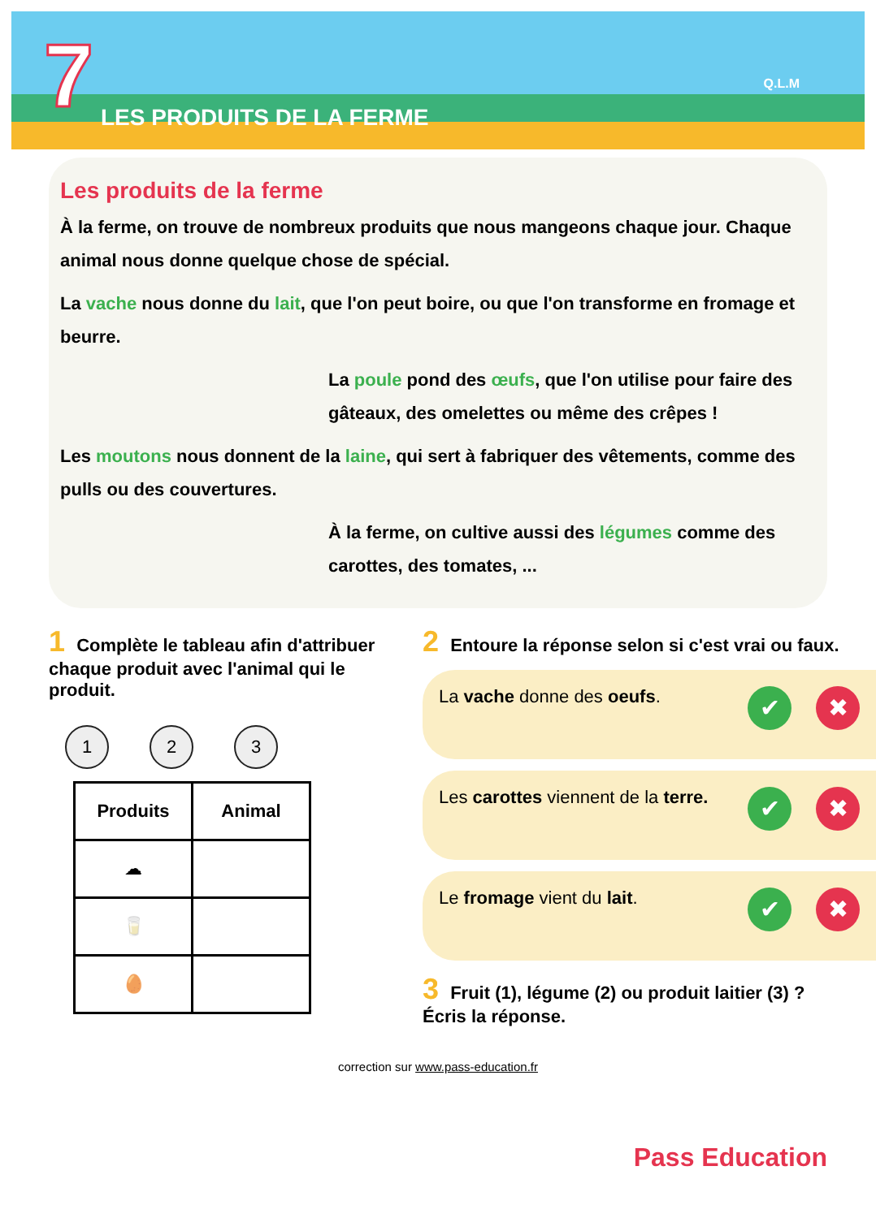7 LES PRODUITS DE LA FERME
Q.L.M
Les produits de la ferme
À la ferme, on trouve de nombreux produits que nous mangeons chaque jour. Chaque animal nous donne quelque chose de spécial.
La vache nous donne du lait, que l'on peut boire, ou que l'on transforme en fromage et beurre.
La poule pond des œufs, que l'on utilise pour faire des gâteaux, des omelettes ou même des crêpes !
Les moutons nous donnent de la laine, qui sert à fabriquer des vêtements, comme des pulls ou des couvertures.
À la ferme, on cultive aussi des légumes comme des carottes, des tomates, ...
1 Complète le tableau afin d'attribuer chaque produit avec l'animal qui le produit.
1 2 3
| Produits | Animal |
| --- | --- |
| ☁ | |
| 🥛 | |
| 🥚 | |
2 Entoure la réponse selon si c'est vrai ou faux.
La vache donne des oeufs. ✔ ✖
Les carottes viennent de la terre. ✔ ✖
Le fromage vient du lait. ✔ ✖
3 Fruit (1), légume (2) ou produit laitier (3) ?
Écris la réponse.
correction sur www.pass-education.fr
Pass Education